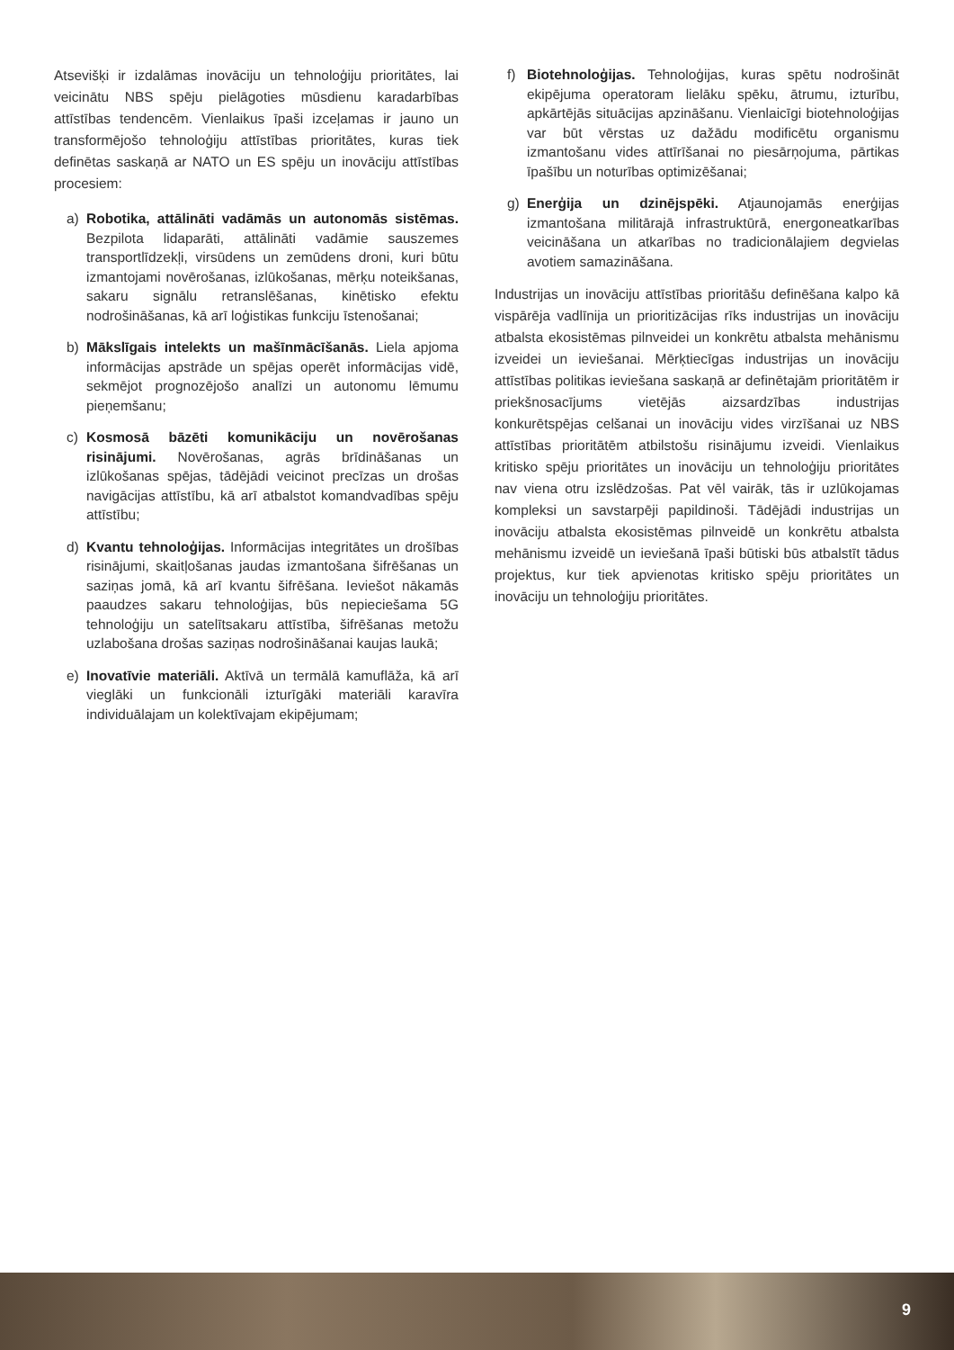Atsevišķi ir izdalāmas inovāciju un tehnoloģiju prioritātes, lai veicinātu NBS spēju pielāgoties mūsdienu karadarbības attīstības tendencēm. Vienlaikus īpaši izceļamas ir jauno un transformējošo tehnoloģiju attīstības prioritātes, kuras tiek definētas saskaņā ar NATO un ES spēju un inovāciju attīstības procesiem:
a) Robotika, attālināti vadāmās un autonomās sistēmas. Bezpilota lidaparāti, attālināti vadāmie sauszemes transportlīdzekļi, virsūdens un zemūdens droni, kuri būtu izmantojami novērošanas, izlūkošanas, mērķu noteikšanas, sakaru signālu retranslēšanas, kinētisko efektu nodrošināšanas, kā arī loģistikas funkciju īstenošanai;
b) Mākslīgais intelekts un mašīnmācīšanās. Liela apjoma informācijas apstrāde un spējas operēt informācijas vidē, sekmējot prognozējošo analīzi un autonomu lēmumu pieņemšanu;
c) Kosmosā bāzēti komunikāciju un novērošanas risinājumi. Novērošanas, agrās brīdināšanas un izlūkošanas spējas, tādējādi veicinot precīzas un drošas navigācijas attīstību, kā arī atbalstot komandvadības spēju attīstību;
d) Kvantu tehnoloģijas. Informācijas integritātes un drošības risinājumi, skaitļošanas jaudas izmantošana šifrēšanas un saziņas jomā, kā arī kvantu šifrēšana. Ieviešot nākamās paaudzes sakaru tehnoloģijas, būs nepieciešama 5G tehnoloģiju un satelītsakaru attīstība, šifrēšanas metožu uzlabošana drošas saziņas nodrošināšanai kaujas laukā;
e) Inovatīvie materiāli. Aktīvā un termālā kamuflāža, kā arī vieglāki un funkcionāli izturīgāki materiāli karavīra individuālajam un kolektīvajam ekipējumam;
f) Biotehnoloģijas. Tehnoloģijas, kuras spētu nodrošināt ekipējuma operatoram lielāku spēku, ātrumu, izturību, apkārtējās situācijas apzināšanu. Vienlaicīgi biotehnoloģijas var būt vērstas uz dažādu modificētu organismu izmantošanu vides attīrīšanai no piesārņojuma, pārtikas īpašību un noturības optimizēšanai;
g) Enerģija un dzinējspēki. Atjaunojamās enerģijas izmantošana militārajā infrastruktūrā, energoneatkarības veicināšana un atkarības no tradicionālajiem degvielas avotiem samazināšana.
Industrijas un inovāciju attīstības prioritāšu definēšana kalpo kā vispārēja vadlīnija un prioritizācijas rīks industrijas un inovāciju atbalsta ekosistēmas pilnveidei un konkrētu atbalsta mehānismu izveidei un ieviešanai. Mērķtiecīgas industrijas un inovāciju attīstības politikas ieviešana saskaņā ar definētajām prioritātēm ir priekšnosacījums vietējās aizsardzības industrijas konkurētspējas celšanai un inovāciju vides virzīšanai uz NBS attīstības prioritātēm atbilstošu risinājumu izveidi. Vienlaikus kritisko spēju prioritātes un inovāciju un tehnoloģiju prioritātes nav viena otru izslēdzošas. Pat vēl vairāk, tās ir uzlūkojamas kompleksi un savstarpēji papildinoši. Tādējādi industrijas un inovāciju atbalsta ekosistēmas pilnveidē un konkrētu atbalsta mehānismu izveidē un ieviešanā īpaši būtiski būs atbalstīt tādus projektus, kur tiek apvienotas kritisko spēju prioritātes un inovāciju un tehnoloģiju prioritātes.
9